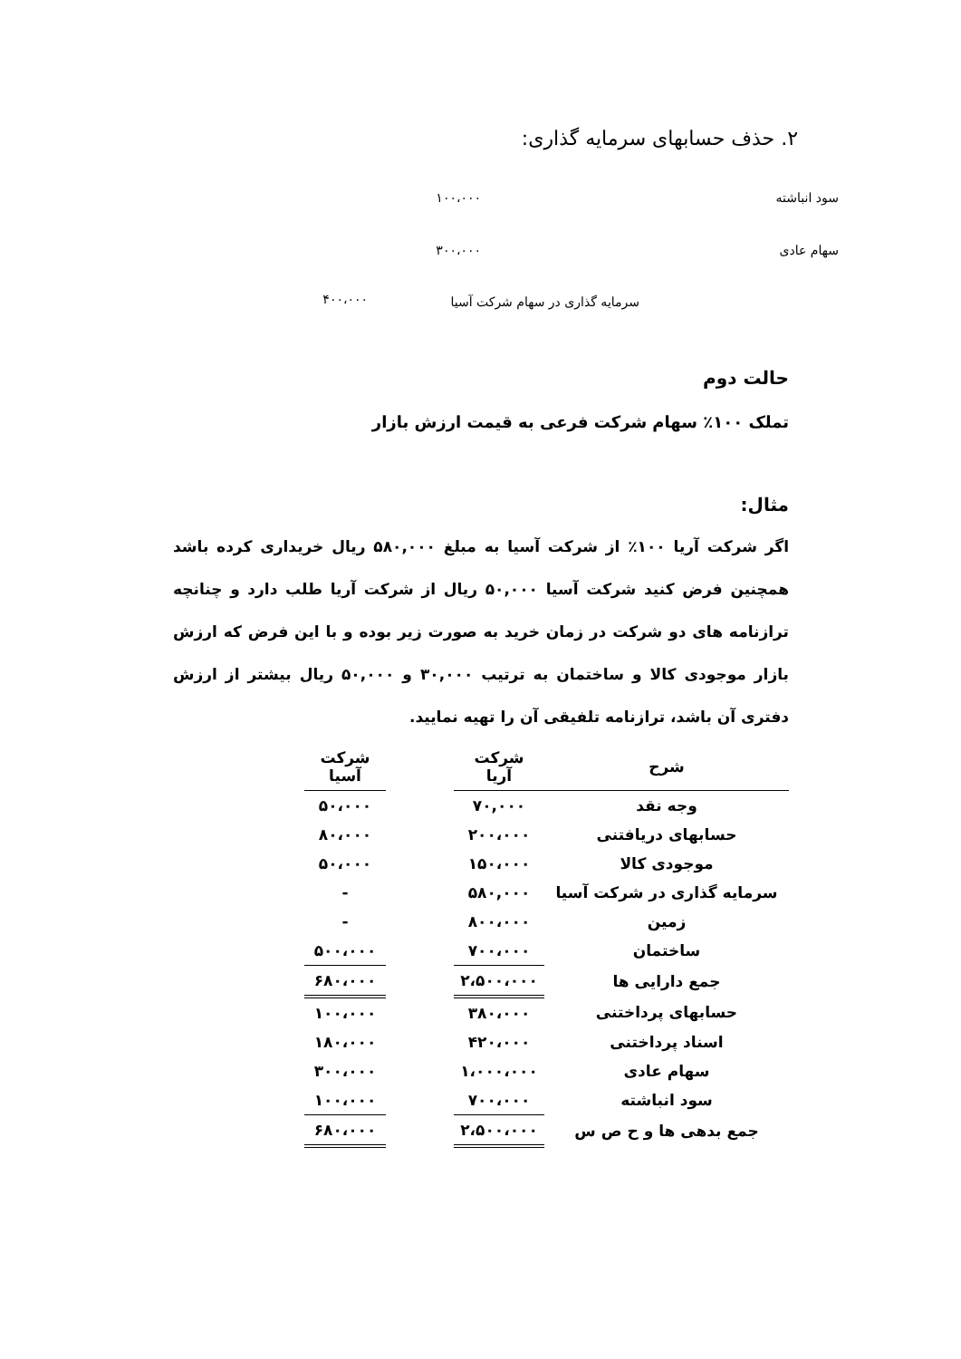۲. حذف حسابهای سرمایه گذاری:
سود انباشته ۱۰۰،۰۰۰
سهام عادی ۳۰۰،۰۰۰
سرمایه گذاری در سهام شرکت آسیا ۴۰۰،۰۰۰
حالت دوم
تملک ۱۰۰٪ سهام شرکت فرعی به قیمت ارزش بازار
مثال:
اگر شرکت آریا ۱۰۰٪ از شرکت آسیا به مبلغ ۵۸۰,۰۰۰ ریال خریداری کرده باشد همچنین فرض کنید شرکت آسیا ۵۰,۰۰۰ ریال از شرکت آریا طلب دارد و چنانچه ترازنامه های دو شرکت در زمان خرید به صورت زیر بوده و با این فرض که ارزش بازار موجودی کالا و ساختمان به ترتیب ۳۰,۰۰۰ و ۵۰,۰۰۰ ریال بیشتر از ارزش دفتری آن باشد، ترازنامه تلفیقی آن را تهیه نمایید.
| شرح | شرکت آریا | | شرکت آسیا |
| --- | --- | --- | --- |
| وجه نقد | ۷۰,۰۰۰ | | ۵۰،۰۰۰ |
| حسابهای دریافتنی | ۲۰۰،۰۰۰ | | ۸۰،۰۰۰ |
| موجودی کالا | ۱۵۰،۰۰۰ | | ۵۰،۰۰۰ |
| سرمایه گذاری در شرکت آسیا | ۵۸۰,۰۰۰ | | - |
| زمین | ۸۰۰،۰۰۰ | | - |
| ساختمان | ۷۰۰،۰۰۰ | | ۵۰۰،۰۰۰ |
| جمع دارایی ها | ۲،۵۰۰،۰۰۰ | | ۶۸۰،۰۰۰ |
| حسابهای پرداختنی | ۳۸۰،۰۰۰ | | ۱۰۰،۰۰۰ |
| اسناد پرداختنی | ۴۲۰،۰۰۰ | | ۱۸۰،۰۰۰ |
| سهام عادی | ۱،۰۰۰،۰۰۰ | | ۳۰۰،۰۰۰ |
| سود انباشته | ۷۰۰،۰۰۰ | | ۱۰۰،۰۰۰ |
| جمع بدهی ها و ح ص س | ۲،۵۰۰،۰۰۰ | | ۶۸۰،۰۰۰ |